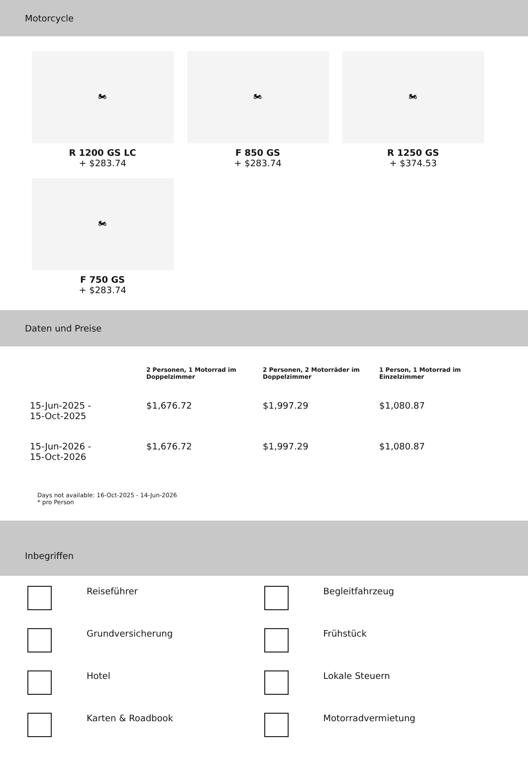Motorcycle
🏍
R 1200 GS LC
+ $283.74
🏍
F 850 GS
+ $283.74
🏍
R 1250 GS
+ $374.53
🏍
F 750 GS
+ $283.74
Daten und Preise
| | 2 Personen, 1 Motorrad im Doppelzimmer | 2 Personen, 2 Motorräder im Doppelzimmer | 1 Person, 1 Motorrad im Einzelzimmer |
| --- | --- | --- | --- |
| 15-Jun-2025 - 15-Oct-2025 | $1,676.72 | $1,997.29 | $1,080.87 |
| 15-Jun-2026 - 15-Oct-2026 | $1,676.72 | $1,997.29 | $1,080.87 |
Days not available: 16-Oct-2025 - 14-Jun-2026
* pro Person
Inbegriffen
Reiseführer
Begleitfahrzeug
Grundversicherung
Frühstück
Hotel
Lokale Steuern
Karten & Roadbook
Motorradvermietung